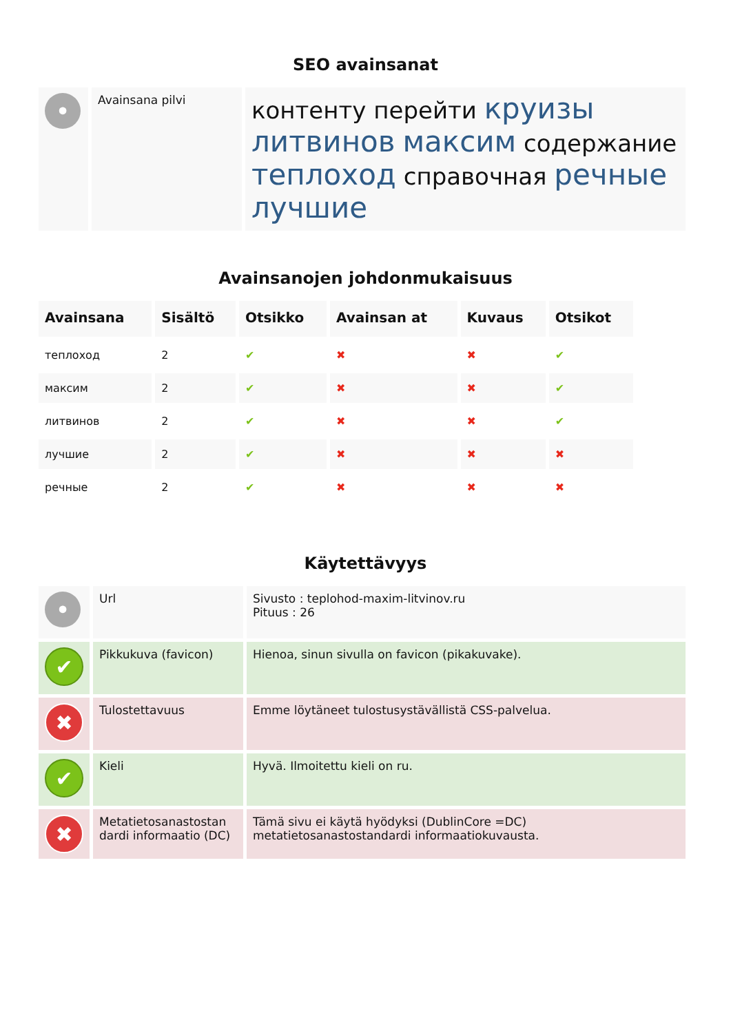SEO avainsanat
| • | Avainsana pilvi | контенту перейти круизы литвинов максим содержание теплоход справочная речные лучшие |
Avainsanojen johdonmukaisuus
| Avainsana | Sisältö | Otsikko | Avainsan at | Kuvaus | Otsikot |
| --- | --- | --- | --- | --- | --- |
| теплоход | 2 | ✔ | ✖ | ✖ | ✔ |
| максим | 2 | ✔ | ✖ | ✖ | ✔ |
| литвинов | 2 | ✔ | ✖ | ✖ | ✔ |
| лучшие | 2 | ✔ | ✖ | ✖ | ✖ |
| речные | 2 | ✔ | ✖ | ✖ | ✖ |
Käytettävyys
| • | Url | Sivusto : teplohod-maxim-litvinov.ru Pituus : 26 |
| ✔ | Pikkukuva (favicon) | Hienoa, sinun sivulla on favicon (pikakuvake). |
| ✖ | Tulostettavuus | Emme löytäneet tulostusystävällistä CSS-palvelua. |
| ✔ | Kieli | Hyvä. Ilmoitettu kieli on ru. |
| ✖ | Metatietosanastostan dardi informaatio (DC) | Tämä sivu ei käytä hyödyksi (DublinCore =DC) metatietosanastostandardi informaatiokuvausta. |